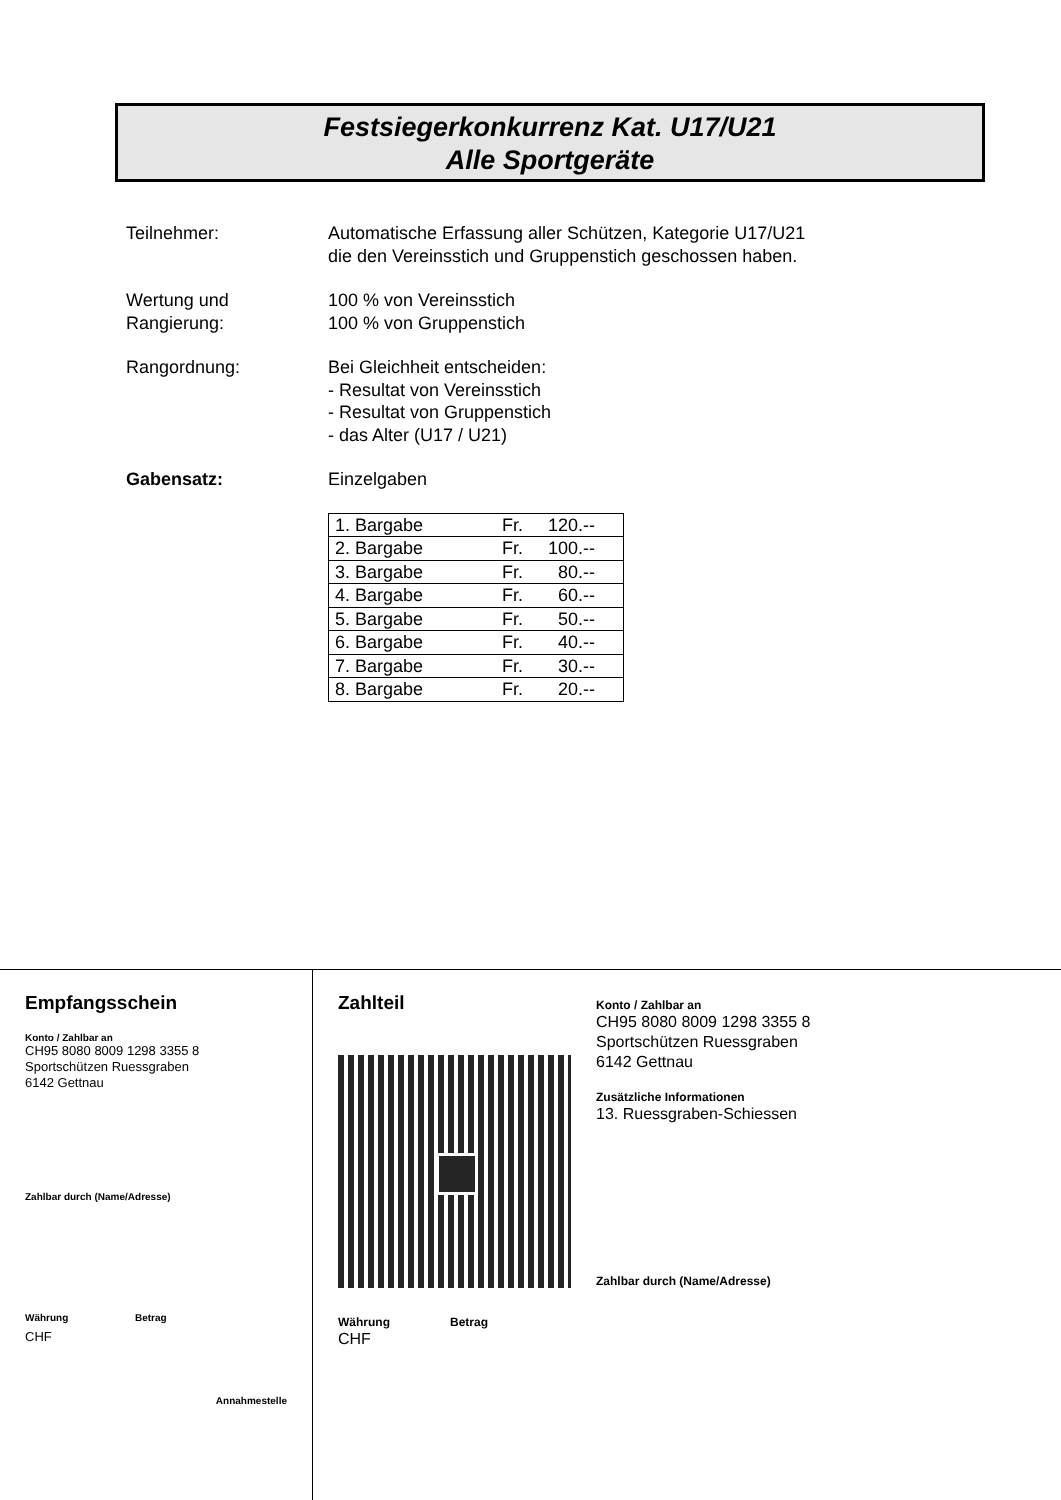Festsiegerkonkurrenz Kat. U17/U21
Alle Sportgeräte
Teilnehmer: Automatische Erfassung aller Schützen, Kategorie U17/U21
die den Vereinsstich und Gruppenstich geschossen haben.
Wertung und
Rangierung:
100 % von Vereinsstich
100 % von Gruppenstich
Rangordnung: Bei Gleichheit entscheiden:
- Resultat von Vereinsstich
- Resultat von Gruppenstich
- das Alter (U17 / U21)
Gabensatz: Einzelgaben
| 1. Bargabe | Fr. | 120.-- |
| 2. Bargabe | Fr. | 100.-- |
| 3. Bargabe | Fr. | 80.-- |
| 4. Bargabe | Fr. | 60.-- |
| 5. Bargabe | Fr. | 50.-- |
| 6. Bargabe | Fr. | 40.-- |
| 7. Bargabe | Fr. | 30.-- |
| 8. Bargabe | Fr. | 20.-- |
Empfangsschein
Konto / Zahlbar an
CH95 8080 8009 1298 3355 8
Sportschützen Ruessgraben
6142 Gettnau
Zahlbar durch (Name/Adresse)
Währung
CHF
Betrag
Annahmestelle
Zahlteil
Währung
CHF
Betrag
Konto / Zahlbar an
CH95 8080 8009 1298 3355 8
Sportschützen Ruessgraben
6142 Gettnau
Zusätzliche Informationen
13. Ruessgraben-Schiessen
Zahlbar durch (Name/Adresse)